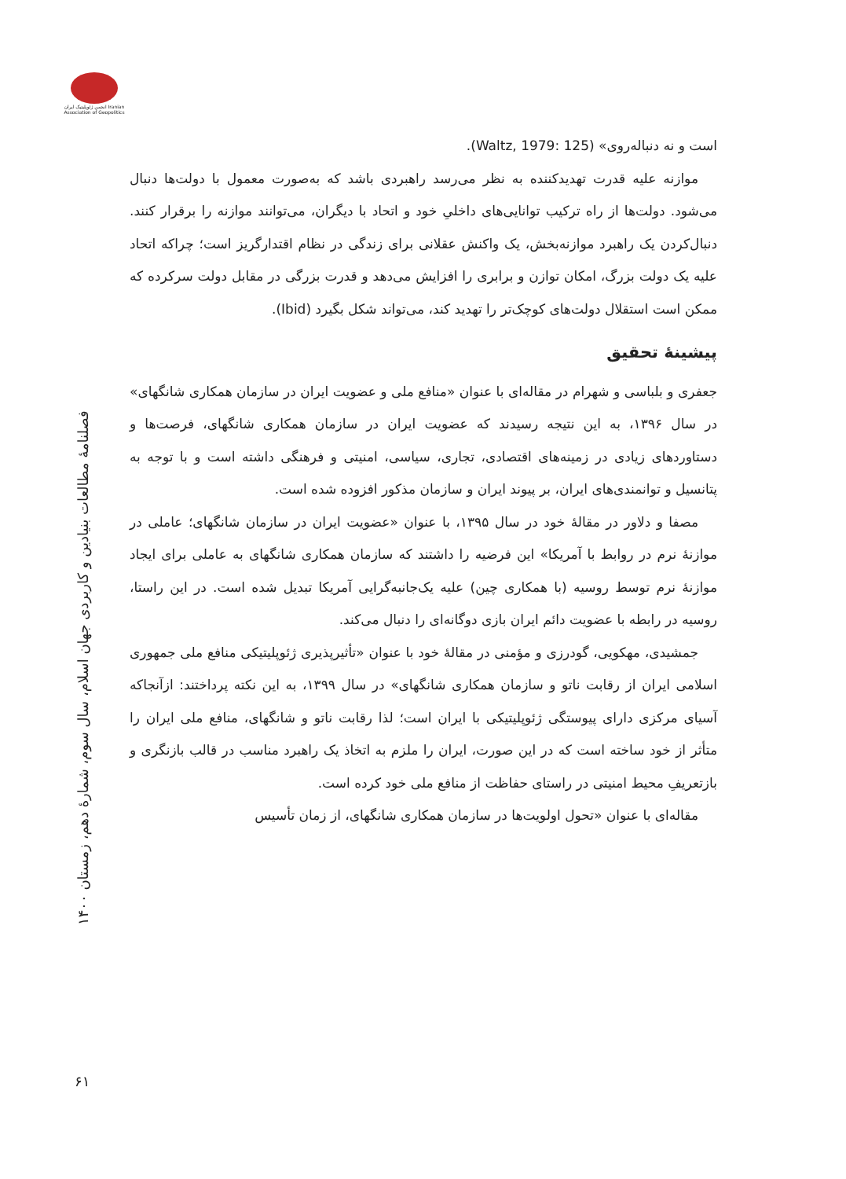انجمن ژئوپلیتیک ایران Iranian Association of Geopolitics
فصلنامۀ مطالعات بنیادین و کاربردی جهان اسلام، سال سوم، شمارۀ دهم، زمستان ۱۴۰۰
۶۱
است و نه دنباله‌روی» (Waltz, 1979: 125).
موازنه علیه قدرت تهدیدکننده به نظر می‌رسد راهبردی باشد که به‌صورت معمول با دولت‌ها دنبال می‌شود. دولت‌ها از راه ترکیب توانایی‌های داخلیِ خود و اتحاد با دیگران، می‌توانند موازنه را برقرار کنند. دنبال‌کردن یک راهبرد موازنه‌بخش، یک واکنش عقلانی برای زندگی در نظام اقتدارگریز است؛ چراکه اتحاد علیه یک دولت بزرگ، امکان توازن و برابری را افزایش می‌دهد و قدرت بزرگی در مقابل دولت سرکرده که ممکن است استقلال دولت‌های کوچک‌تر را تهدید کند، می‌تواند شکل بگیرد (Ibid).
پیشینۀ تحقیق
جعفری و بلباسی و شهرام در مقاله‌ای با عنوان «منافع ملی و عضویت ایران در سازمان همکاری شانگهای» در سال ۱۳۹۶، به این نتیجه رسیدند که عضویت ایران در سازمان همکاری شانگهای، فرصت‌ها و دستاوردهای زیادی در زمینه‌های اقتصادی، تجاری، سیاسی، امنیتی و فرهنگی داشته است و با توجه به پتانسیل و توانمندی‌های ایران، بر پیوند ایران و سازمان مذکور افزوده شده است.
مصفا و دلاور در مقالۀ خود در سال ۱۳۹۵، با عنوان «عضویت ایران در سازمان شانگهای؛ عاملی در موازنۀ نرم در روابط با آمریکا» این فرضیه را داشتند که سازمان همکاری شانگهای به عاملی برای ایجاد موازنۀ نرم توسط روسیه (با همکاری چین) علیه یک‌جانبه‌گرایی آمریکا تبدیل شده است. در این راستا، روسیه در رابطه با عضویت دائم ایران بازی دوگانه‌ای را دنبال می‌کند.
جمشیدی، مهکویی، گودرزی و مؤمنی در مقالۀ خود با عنوان «تأثیرپذیری ژئوپلیتیکی منافع ملی جمهوری اسلامی ایران از رقابت ناتو و سازمان همکاری شانگهای» در سال ۱۳۹۹، به این نکته پرداختند: ازآنجاکه آسیای مرکزی دارای پیوستگی ژئوپلیتیکی با ایران است؛ لذا رقابت ناتو و شانگهای، منافع ملی ایران را متأثر از خود ساخته است که در این صورت، ایران را ملزم به اتخاذ یک راهبرد مناسب در قالب بازنگری و بازتعریفِ محیط امنیتی در راستای حفاظت از منافع ملی خود کرده است.
مقاله‌ای با عنوان «تحول اولویت‌ها در سازمان همکاری شانگهای، از زمان تأسیس